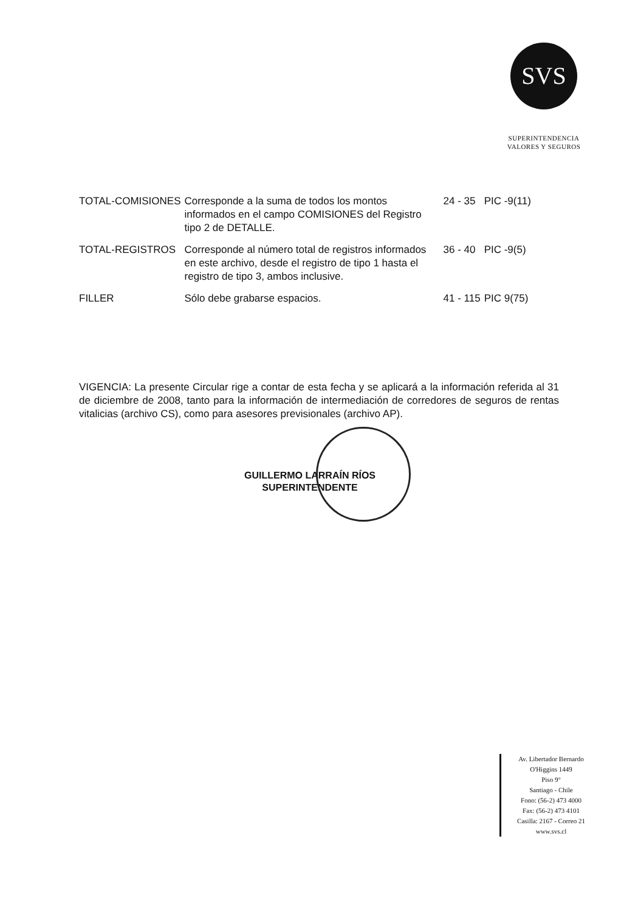SVS
SUPERINTENDENCIA
VALORES Y SEGUROS
| TOTAL-COMISIONES | Corresponde a la suma de todos los montos informados en el campo COMISIONES del Registro tipo 2 de DETALLE. | 24 - 35 | PIC -9(11) |
| TOTAL-REGISTROS | Corresponde al número total de registros informados en este archivo, desde el registro de tipo 1 hasta el registro de tipo 3, ambos inclusive. | 36 - 40 | PIC -9(5) |
| FILLER | Sólo debe grabarse espacios. | 41 - 115 | PIC 9(75) |
VIGENCIA: La presente Circular rige a contar de esta fecha y se aplicará a la información referida al 31 de diciembre de 2008, tanto para la información de intermediación de corredores de seguros de rentas vitalicias (archivo CS), como para asesores previsionales (archivo AP).
GUILLERMO LARRAÍN RÍOS
SUPERINTENDENTE
Av. Libertador Bernardo O'Higgins 1449
Piso 9°
Santiago - Chile
Fono: (56-2) 473 4000
Fax: (56-2) 473 4101
Casilla: 2167 - Correo 21
www.svs.cl